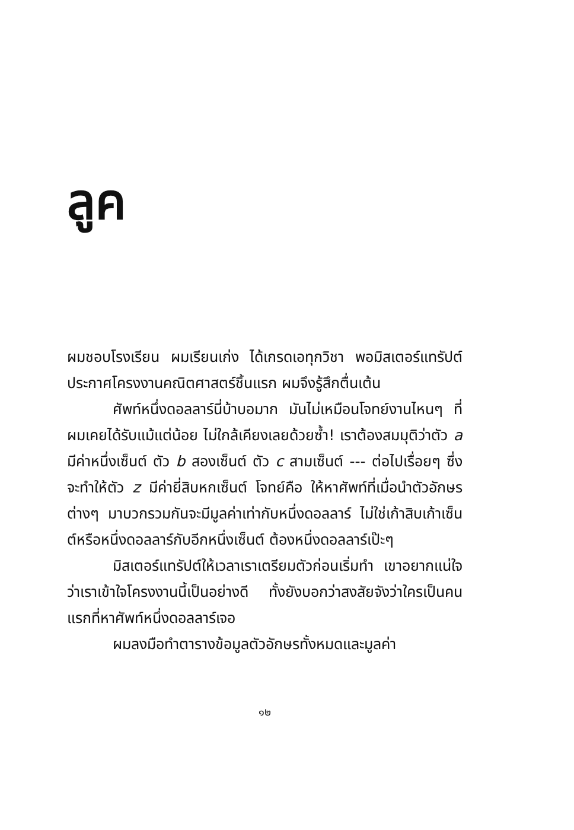ลูค
ผมชอบโรงเรียน ผมเรียนเก่ง ได้เกรดเอทุกวิชา พอมิสเตอร์แทรัปต์ประกาศโครงงานคณิตศาสตร์ชิ้นแรก ผมจึงรู้สึกตื่นเต้น
ศัพท์หนึ่งดอลลาร์นี่บ้าบอมาก มันไม่เหมือนโจทย์งานไหนๆ ที่ผมเคยได้รับแม้แต่น้อย ไม่ใกล้เคียงเลยด้วยซ้ำ! เราต้องสมมุติว่าตัว a มีค่าหนึ่งเซ็นต์ ตัว b สองเซ็นต์ ตัว c สามเซ็นต์ --- ต่อไปเรื่อยๆ ซึ่งจะทำให้ตัว z มีค่ายี่สิบหกเซ็นต์ โจทย์คือ ให้หาศัพท์ที่เมื่อนำตัวอักษรต่างๆ มาบวกรวมกันจะมีมูลค่าเท่ากับหนึ่งดอลลาร์ ไม่ใช่เก้าสิบเก้าเซ็นต์หรือหนึ่งดอลลาร์กับอีกหนึ่งเซ็นต์ ต้องหนึ่งดอลลาร์เป๊ะๆ
มิสเตอร์แทรัปต์ให้เวลาเราเตรียมตัวก่อนเริ่มทำ เขาอยากแน่ใจว่าเราเข้าใจโครงงานนี้เป็นอย่างดี ทั้งยังบอกว่าสงสัยจังว่าใครเป็นคนแรกที่หาศัพท์หนึ่งดอลลาร์เจอ
ผมลงมือทำตารางข้อมูลตัวอักษรทั้งหมดและมูลค่า
๑๒